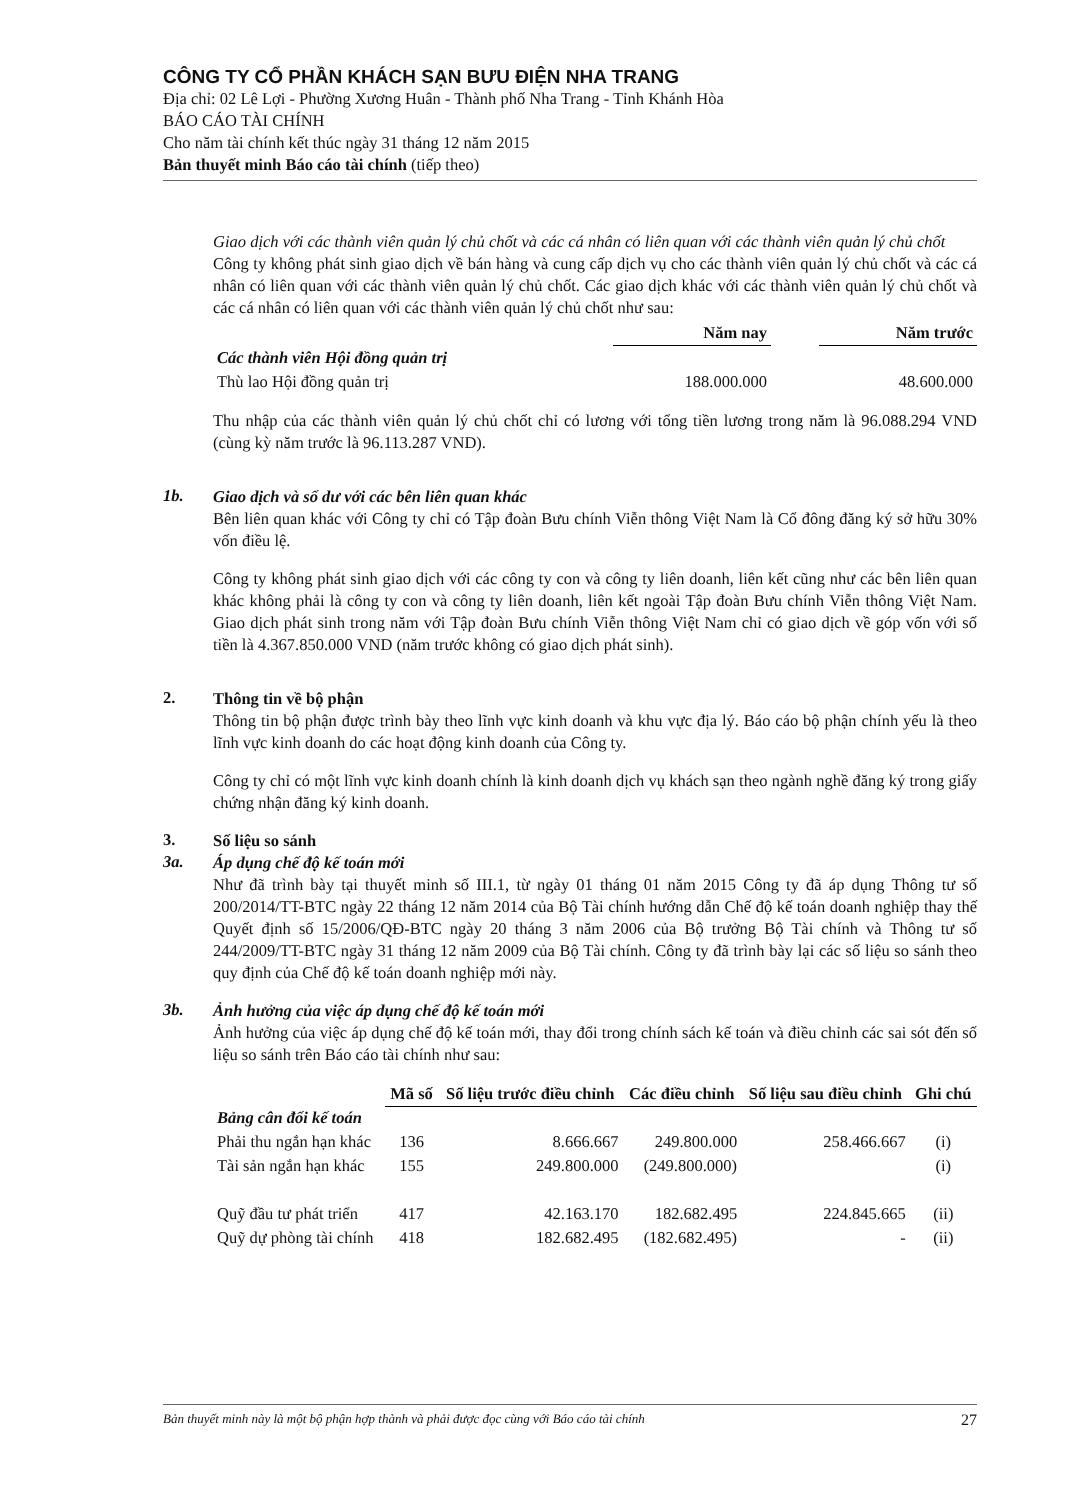CÔNG TY CỔ PHẦN KHÁCH SẠN BƯU ĐIỆN NHA TRANG
Địa chỉ: 02 Lê Lợi - Phường Xương Huân - Thành phố Nha Trang - Tỉnh Khánh Hòa
BÁO CÁO TÀI CHÍNH
Cho năm tài chính kết thúc ngày 31 tháng 12 năm 2015
Bản thuyết minh Báo cáo tài chính (tiếp theo)
Giao dịch với các thành viên quản lý chủ chốt và các cá nhân có liên quan với các thành viên quản lý chủ chốt
Công ty không phát sinh giao dịch về bán hàng và cung cấp dịch vụ cho các thành viên quản lý chủ chốt và các cá nhân có liên quan với các thành viên quản lý chủ chốt. Các giao dịch khác với các thành viên quản lý chủ chốt và các cá nhân có liên quan với các thành viên quản lý chủ chốt như sau:
| | Năm nay | | Năm trước |
| --- | --- | --- | --- |
| Các thành viên Hội đồng quản trị | | | |
| Thù lao Hội đồng quản trị | 188.000.000 | | 48.600.000 |
Thu nhập của các thành viên quản lý chủ chốt chỉ có lương với tổng tiền lương trong năm là 96.088.294 VND (cùng kỳ năm trước là 96.113.287 VND).
1b.
Giao dịch và số dư với các bên liên quan khác
Bên liên quan khác với Công ty chỉ có Tập đoàn Bưu chính Viễn thông Việt Nam là Cổ đông đăng ký sở hữu 30% vốn điều lệ.
Công ty không phát sinh giao dịch với các công ty con và công ty liên doanh, liên kết cũng như các bên liên quan khác không phải là công ty con và công ty liên doanh, liên kết ngoài Tập đoàn Bưu chính Viễn thông Việt Nam. Giao dịch phát sinh trong năm với Tập đoàn Bưu chính Viễn thông Việt Nam chỉ có giao dịch về góp vốn với số tiền là 4.367.850.000 VND (năm trước không có giao dịch phát sinh).
2.
Thông tin về bộ phận
Thông tin bộ phận được trình bày theo lĩnh vực kinh doanh và khu vực địa lý. Báo cáo bộ phận chính yếu là theo lĩnh vực kinh doanh do các hoạt động kinh doanh của Công ty.
Công ty chỉ có một lĩnh vực kinh doanh chính là kinh doanh dịch vụ khách sạn theo ngành nghề đăng ký trong giấy chứng nhận đăng ký kinh doanh.
3.
Số liệu so sánh
3a.
Áp dụng chế độ kế toán mới
Như đã trình bày tại thuyết minh số III.1, từ ngày 01 tháng 01 năm 2015 Công ty đã áp dụng Thông tư số 200/2014/TT-BTC ngày 22 tháng 12 năm 2014 của Bộ Tài chính hướng dẫn Chế độ kế toán doanh nghiệp thay thế Quyết định số 15/2006/QĐ-BTC ngày 20 tháng 3 năm 2006 của Bộ trưởng Bộ Tài chính và Thông tư số 244/2009/TT-BTC ngày 31 tháng 12 năm 2009 của Bộ Tài chính. Công ty đã trình bày lại các số liệu so sánh theo quy định của Chế độ kế toán doanh nghiệp mới này.
3b.
Ảnh hưởng của việc áp dụng chế độ kế toán mới
Ảnh hưởng của việc áp dụng chế độ kế toán mới, thay đổi trong chính sách kế toán và điều chỉnh các sai sót đến số liệu so sánh trên Báo cáo tài chính như sau:
| | Mã số | Số liệu trước điều chỉnh | Các điều chỉnh | Số liệu sau điều chỉnh | Ghi chú |
| --- | --- | --- | --- | --- | --- |
| Bảng cân đối kế toán | | | | | |
| Phải thu ngắn hạn khác | 136 | 8.666.667 | 249.800.000 | 258.466.667 | (i) |
| Tài sản ngắn hạn khác | 155 | 249.800.000 | (249.800.000) | | (i) |
| Quỹ đầu tư phát triển | 417 | 42.163.170 | 182.682.495 | 224.845.665 | (ii) |
| Quỹ dự phòng tài chính | 418 | 182.682.495 | (182.682.495) | - | (ii) |
Bản thuyết minh này là một bộ phận hợp thành và phải được đọc cùng với Báo cáo tài chính 27